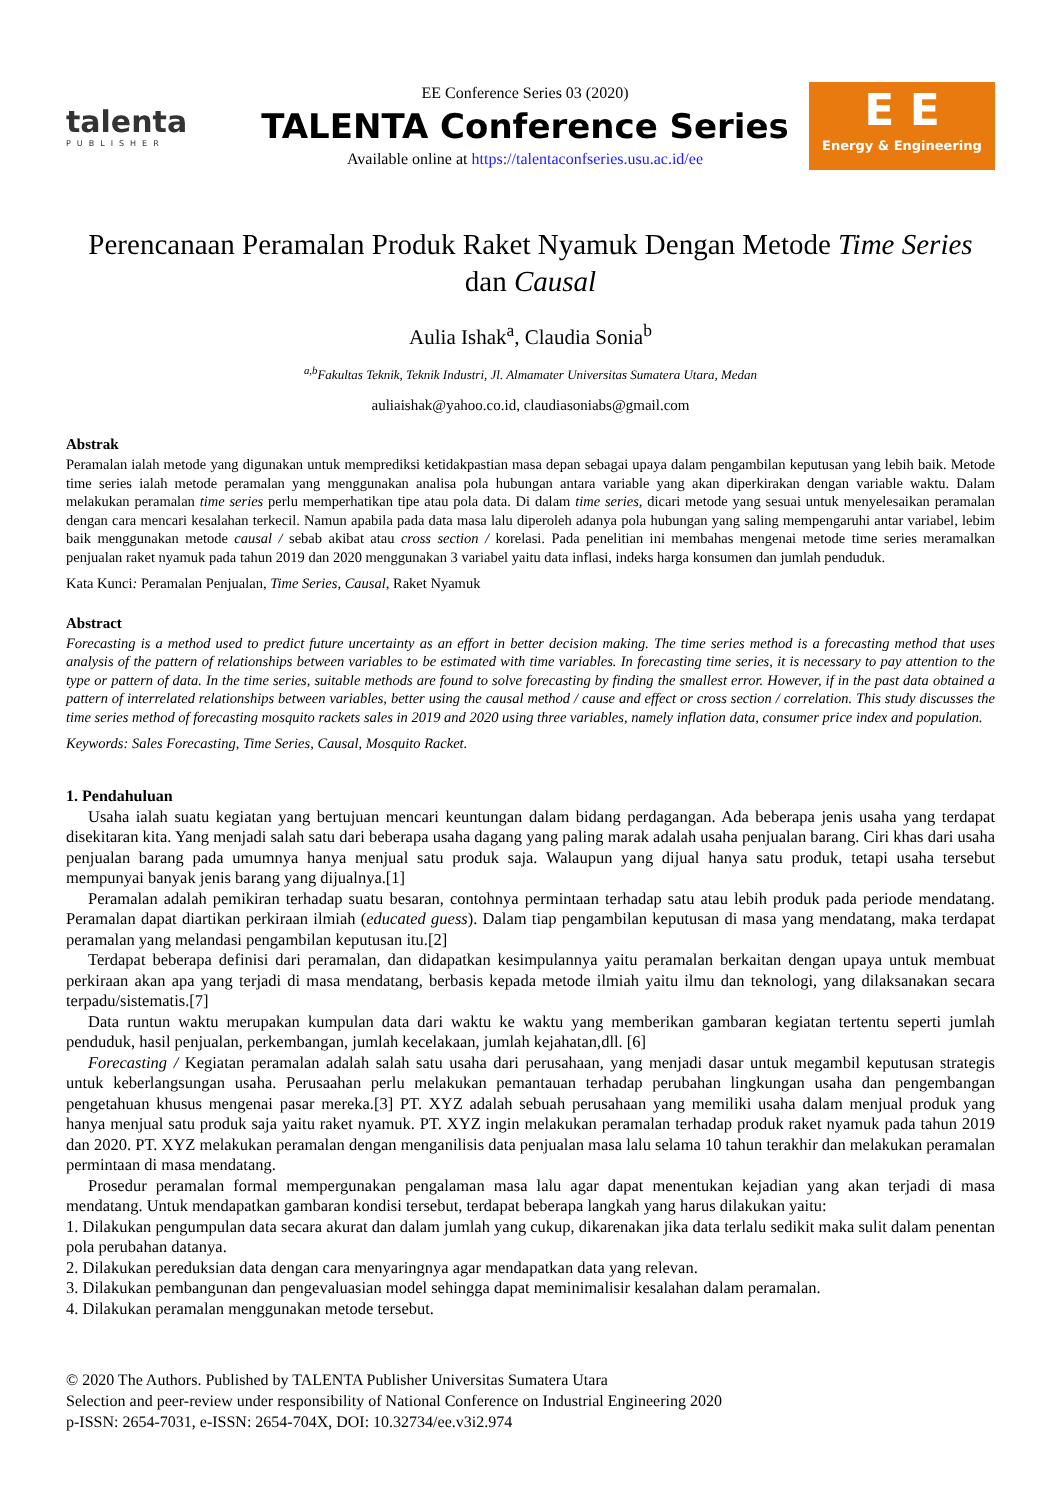talenta
PUBLISHER
EE Conference Series 03 (2020)
TALENTA Conference Series
Available online at https://talentaconfseries.usu.ac.id/ee
E E
Energy & Engineering
Perencanaan Peramalan Produk Raket Nyamuk Dengan Metode Time Series dan Causal
Aulia Ishak<sup>a</sup>, Claudia Sonia<sup>b</sup>
<sup>a,b</sup>Fakultas Teknik, Teknik Industri, Jl. Almamater Universitas Sumatera Utara, Medan
auliaishak@yahoo.co.id, claudiasoniabs@gmail.com
Abstrak
Peramalan ialah metode yang digunakan untuk memprediksi ketidakpastian masa depan sebagai upaya dalam pengambilan keputusan yang lebih baik. Metode time series ialah metode peramalan yang menggunakan analisa pola hubungan antara variable yang akan diperkirakan dengan variable waktu. Dalam melakukan peramalan time series perlu memperhatikan tipe atau pola data. Di dalam time series, dicari metode yang sesuai untuk menyelesaikan peramalan dengan cara mencari kesalahan terkecil. Namun apabila pada data masa lalu diperoleh adanya pola hubungan yang saling mempengaruhi antar variabel, lebim baik menggunakan metode causal / sebab akibat atau cross section / korelasi. Pada penelitian ini membahas mengenai metode time series meramalkan penjualan raket nyamuk pada tahun 2019 dan 2020 menggunakan 3 variabel yaitu data inflasi, indeks harga konsumen dan jumlah penduduk.
Kata Kunci: Peramalan Penjualan, Time Series, Causal, Raket Nyamuk
Abstract
Forecasting is a method used to predict future uncertainty as an effort in better decision making. The time series method is a forecasting method that uses analysis of the pattern of relationships between variables to be estimated with time variables. In forecasting time series, it is necessary to pay attention to the type or pattern of data. In the time series, suitable methods are found to solve forecasting by finding the smallest error. However, if in the past data obtained a pattern of interrelated relationships between variables, better using the causal method / cause and effect or cross section / correlation. This study discusses the time series method of forecasting mosquito rackets sales in 2019 and 2020 using three variables, namely inflation data, consumer price index and population.
Keywords: Sales Forecasting, Time Series, Causal, Mosquito Racket.
1. Pendahuluan
Usaha ialah suatu kegiatan yang bertujuan mencari keuntungan dalam bidang perdagangan. Ada beberapa jenis usaha yang terdapat disekitaran kita. Yang menjadi salah satu dari beberapa usaha dagang yang paling marak adalah usaha penjualan barang. Ciri khas dari usaha penjualan barang pada umumnya hanya menjual satu produk saja. Walaupun yang dijual hanya satu produk, tetapi usaha tersebut mempunyai banyak jenis barang yang dijualnya.[1]
Peramalan adalah pemikiran terhadap suatu besaran, contohnya permintaan terhadap satu atau lebih produk pada periode mendatang. Peramalan dapat diartikan perkiraan ilmiah (educated guess). Dalam tiap pengambilan keputusan di masa yang mendatang, maka terdapat peramalan yang melandasi pengambilan keputusan itu.[2]
Terdapat beberapa definisi dari peramalan, dan didapatkan kesimpulannya yaitu peramalan berkaitan dengan upaya untuk membuat perkiraan akan apa yang terjadi di masa mendatang, berbasis kepada metode ilmiah yaitu ilmu dan teknologi, yang dilaksanakan secara terpadu/sistematis.[7]
Data runtun waktu merupakan kumpulan data dari waktu ke waktu yang memberikan gambaran kegiatan tertentu seperti jumlah penduduk, hasil penjualan, perkembangan, jumlah kecelakaan, jumlah kejahatan,dll. [6]
Forecasting / Kegiatan peramalan adalah salah satu usaha dari perusahaan, yang menjadi dasar untuk megambil keputusan strategis untuk keberlangsungan usaha. Perusaahan perlu melakukan pemantauan terhadap perubahan lingkungan usaha dan pengembangan pengetahuan khusus mengenai pasar mereka.[3] PT. XYZ adalah sebuah perusahaan yang memiliki usaha dalam menjual produk yang hanya menjual satu produk saja yaitu raket nyamuk. PT. XYZ ingin melakukan peramalan terhadap produk raket nyamuk pada tahun 2019 dan 2020. PT. XYZ melakukan peramalan dengan menganilisis data penjualan masa lalu selama 10 tahun terakhir dan melakukan peramalan permintaan di masa mendatang.
Prosedur peramalan formal mempergunakan pengalaman masa lalu agar dapat menentukan kejadian yang akan terjadi di masa mendatang. Untuk mendapatkan gambaran kondisi tersebut, terdapat beberapa langkah yang harus dilakukan yaitu:
1. Dilakukan pengumpulan data secara akurat dan dalam jumlah yang cukup, dikarenakan jika data terlalu sedikit maka sulit dalam penentan pola perubahan datanya.
2. Dilakukan pereduksian data dengan cara menyaringnya agar mendapatkan data yang relevan.
3. Dilakukan pembangunan dan pengevaluasian model sehingga dapat meminimalisir kesalahan dalam peramalan.
4. Dilakukan peramalan menggunakan metode tersebut.
© 2020 The Authors. Published by TALENTA Publisher Universitas Sumatera Utara
Selection and peer-review under responsibility of National Conference on Industrial Engineering 2020
p-ISSN: 2654-7031, e-ISSN: 2654-704X, DOI: 10.32734/ee.v3i2.974